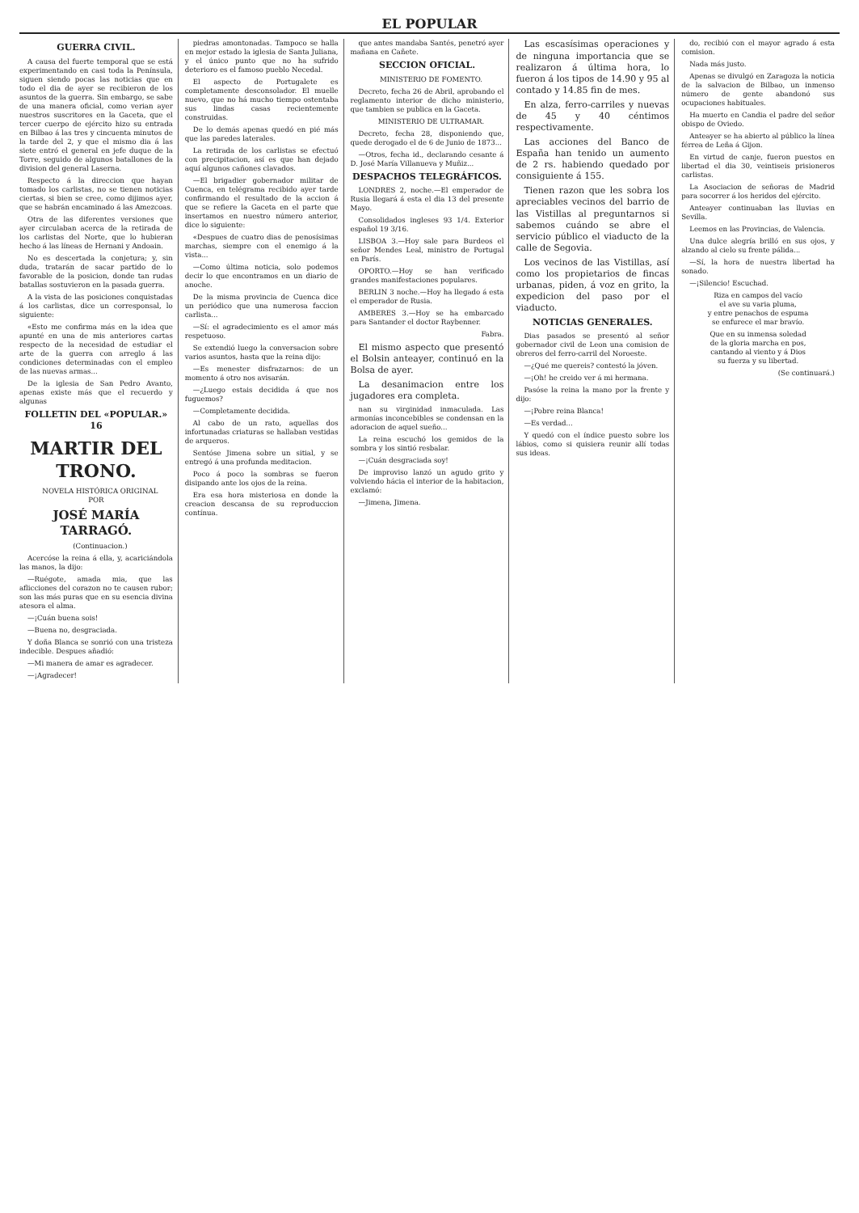EL POPULAR
GUERRA CIVIL.
A causa del fuerte temporal que se está experimentando en casi toda la Península, siguen siendo pocas las noticias que en todo el dia de ayer se recibieron de los asuntos de la guerra. Sin embargo, se sabe de una manera oficial, como verian ayer nuestros suscritores en la Gaceta, que el tercer cuerpo de ejército hizo su entrada en Bilbao á las tres y cincuenta minutos de la tarde del 2, y que el mismo dia á las siete entró el general en jefe duque de la Torre, seguido de algunos batallones de la division del general Laserna.
Respecto á la direccion que hayan tomado los carlistas, no se tienen noticias ciertas, si bien se cree, como dijimos ayer, que se habrán encaminado á las Amezcoas.
Otra de las diferentes versiones que ayer circulaban acerca de la retirada de los carlistas del Norte, que lo hubieran hecho á las líneas de Hernani y Andoain.
No es descertada la conjetura; y, sin duda, tratarán de sacar partido de lo favorable de la posicion, donde tan rudas batallas sostuvieron en la pasada guerra.
A la vista de las posiciones conquistadas á los carlistas, dice un corresponsal, lo siguiente:
«Esto me confirma más en la idea que apunté en una de mis anteriores cartas respecto de la necesidad de estudiar el arte de la guerra con arreglo á las condiciones determinadas con el empleo de las nuevas armas...
De la iglesia de San Pedro Avanto, apenas existe más que el recuerdo y algunas
FOLLETIN DEL «POPULAR.» 16
MARTIR DEL TRONO.
NOVELA HISTÓRICA ORIGINAL
POR
JOSÉ MARÍA TARRAGÓ.
(Continuacion.)
Acercóse la reina á ella, y, acariciándola las manos, la dijo:
—Ruégote, amada mia, que las aflicciones del corazon no te causen rubor; son las más puras que en su esencia divina atesora el alma.
—¡Cuán buena sois!
—Buena no, desgraciada.
Y doña Blanca se sonrió con una tristeza indecible. Despues añadió:
—Mi manera de amar es agradecer.
—¡Agradecer!
piedras amontonadas. Tampoco se halla en mejor estado la iglesia de Santa Juliana, y el único punto que no ha sufrido deterioro es el famoso pueblo Necedal.
El aspecto de Portugalete es completamente desconsolador. El muelle nuevo, que no há mucho tiempo ostentaba sus lindas casas recientemente construidas.
De lo demás apenas quedó en pié más que las paredes laterales.
La retirada de los carlistas se efectuó con precipitacion, así es que han dejado aquí algunos cañones clavados.
—El brigadier gobernador militar de Cuenca, en telégrama recibido ayer tarde confirmando el resultado de la accion á que se refiere la Gaceta en el parte que insertamos en nuestro número anterior, dice lo siguiente:
«Despues de cuatro dias de penosísimas marchas, siempre con el enemigo á la vista...
—Como última noticia, solo podemos decir lo que encontramos en un diario de anoche.
De la misma provincia de Cuenca dice un periódico que una numerosa faccion carlista...
—Sí: el agradecimiento es el amor más respetuoso.
Se extendió luego la conversacion sobre varios asuntos, hasta que la reina dijo:
—Es menester disfrazarnos: de un momento á otro nos avisarán.
—¿Luego estais decidida á que nos fuguemos?
—Completamente decidida.
Al cabo de un rato, aquellas dos infortunadas criaturas se hallaban vestidas de arqueros.
Sentóse Jimena sobre un sitial, y se entregó á una profunda meditacion.
Poco á poco la sombras se fueron disipando ante los ojos de la reina.
Era esa hora misteriosa en donde la creacion descansa de su reproduccion contínua.
que antes mandaba Santés, penetró ayer mañana en Cañete.
SECCION OFICIAL.
MINISTERIO DE FOMENTO.
Decreto, fecha 26 de Abril, aprobando el reglamento interior de dicho ministerio, que tambien se publica en la Gaceta.
MINISTERIO DE ULTRAMAR.
Decreto, fecha 28, disponiendo que, quede derogado el de 6 de Junio de 1873...
—Otros, fecha id., declarando cesante á D. José María Villanueva y Muñiz...
DESPACHOS TELEGRÁFICOS.
LONDRES 2, noche.—El emperador de Rusia llegará á esta el dia 13 del presente Mayo.
Consolidados ingleses 93 1/4. Exterior español 19 3/16.
LISBOA 3.—Hoy sale para Burdeos el señor Mendes Leal, ministro de Portugal en París.
OPORTO.—Hoy se han verificado grandes manifestaciones populares.
BERLIN 3 noche.—Hoy ha llegado á esta el emperador de Rusia.
AMBERES 3.—Hoy se ha embarcado para Santander el doctor Raybenner.
Fabra.
El mismo aspecto que presentó el Bolsin anteayer, continuó en la Bolsa de ayer.
La desanimacion entre los jugadores era completa.
nan su virginidad inmaculada. Las armonías inconcebibles se condensan en la adoracion de aquel sueño...
La reina escuchó los gemidos de la sombra y los sintió resbalar.
—¡Cuán desgraciada soy!
De improviso lanzó un agudo grito y volviendo hácia el interior de la habitacion, exclamó:
—Jimena, Jimena.
Las escasísimas operaciones y de ninguna importancia que se realizaron á última hora, lo fueron á los tipos de 14.90 y 95 al contado y 14.85 fin de mes.
En alza, ferro-carriles y nuevas de 45 y 40 céntimos respectivamente.
Las acciones del Banco de España han tenido un aumento de 2 rs. habiendo quedado por consiguiente á 155.
Tienen razon que les sobra los apreciables vecinos del barrio de las Vistillas al preguntarnos si sabemos cuándo se abre el servicio público el viaducto de la calle de Segovia.
Los vecinos de las Vistillas, así como los propietarios de fincas urbanas, piden, á voz en grito, la expedicion del paso por el viaducto.
NOTICIAS GENERALES.
Dias pasados se presentó al señor gobernador civil de Leon una comision de obreros del ferro-carril del Noroeste.
—¿Qué me quereis? contestó la jóven.
—¡Oh! he creido ver á mi hermana.
Pasóse la reina la mano por la frente y dijo:
—¡Pobre reina Blanca!
—Es verdad...
Y quedó con el índice puesto sobre los lábios, como si quisiera reunir allí todas sus ideas.
do, recibió con el mayor agrado á esta comision.
Nada más justo.
Apenas se divulgó en Zaragoza la noticia de la salvacion de Bilbao, un inmenso número de gente abandonó sus ocupaciones habituales.
Ha muerto en Candia el padre del señor obispo de Oviedo.
Anteayer se ha abierto al público la línea férrea de Leña á Gijon.
En virtud de canje, fueron puestos en libertad el dia 30, veintiseis prisioneros carlistas.
La Asociacion de señoras de Madrid para socorrer á los heridos del ejército.
Anteayer continuaban las lluvias en Sevilla.
Leemos en las Provincias, de Valencia.
Una dulce alegría brilló en sus ojos, y alzando al cielo su frente pálida...
—Sí, la hora de nuestra libertad ha sonado.
—¡Silencio! Escuchad.
Riza en campos del vacío
el ave su varia pluma,
y entre penachos de espuma
se enfurece el mar bravío.
Que en su inmensa soledad
de la gloria marcha en pos,
cantando al viento y á Dios
su fuerza y su libertad.
(Se continuará.)